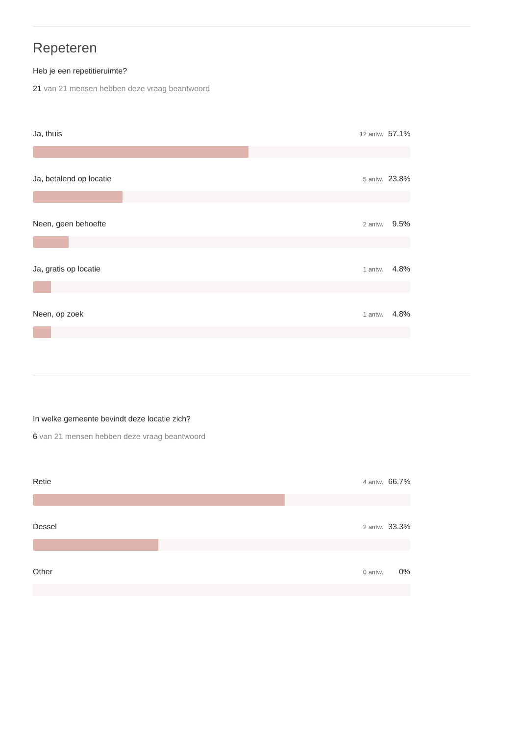Repeteren
Heb je een repetitieruimte?
21 van 21 mensen hebben deze vraag beantwoord
Ja, thuis 12 antw. 57.1%
Ja, betalend op locatie 5 antw. 23.8%
Neen, geen behoefte 2 antw. 9.5%
Ja, gratis op locatie 1 antw. 4.8%
Neen, op zoek 1 antw. 4.8%
In welke gemeente bevindt deze locatie zich?
6 van 21 mensen hebben deze vraag beantwoord
Retie 4 antw. 66.7%
Dessel 2 antw. 33.3%
Other 0 antw. 0%